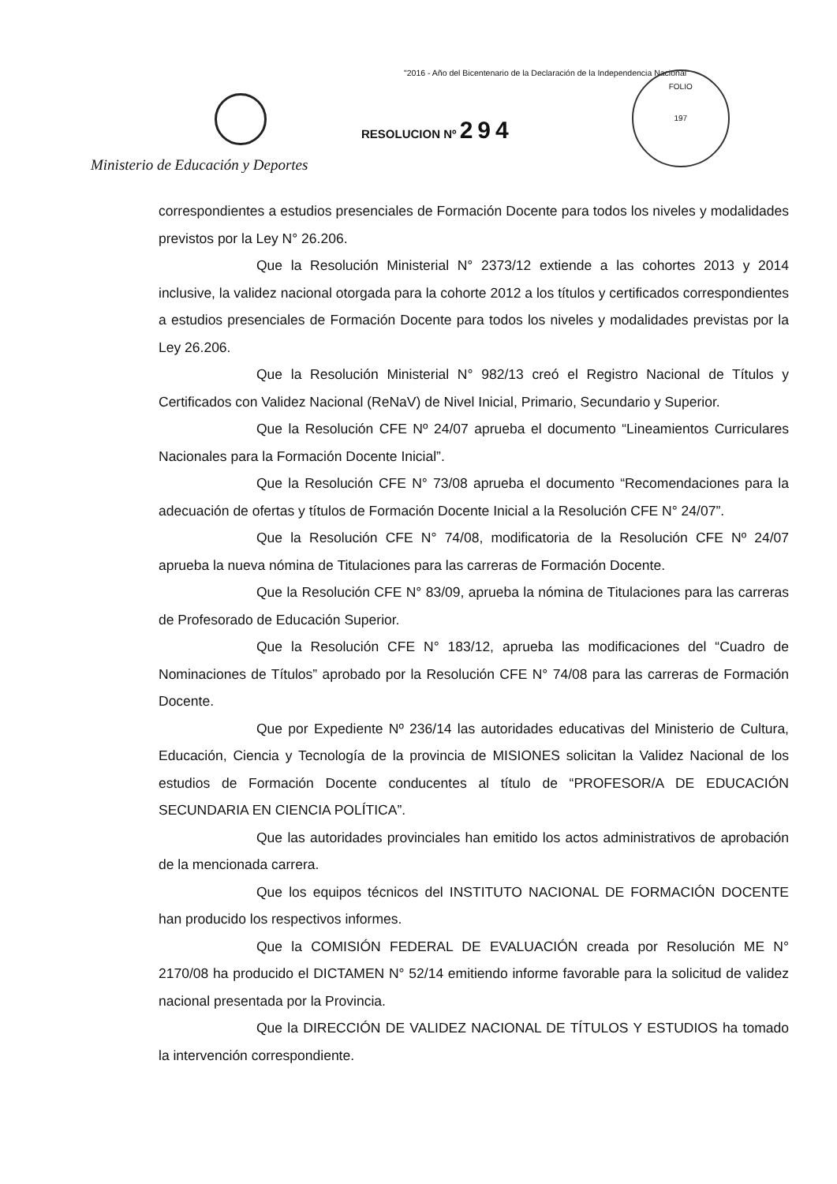"2016 - Año del Bicentenario de la Declaración de la Independencia Nacional"
RESOLUCION Nº 294
FOLIO
197
Ministerio de Educación y Deportes
correspondientes a estudios presenciales de Formación Docente para todos los niveles y modalidades previstos por la Ley N° 26.206.
Que la Resolución Ministerial N° 2373/12 extiende a las cohortes 2013 y 2014 inclusive, la validez nacional otorgada para la cohorte 2012 a los títulos y certificados correspondientes a estudios presenciales de Formación Docente para todos los niveles y modalidades previstas por la Ley 26.206.
Que la Resolución Ministerial N° 982/13 creó el Registro Nacional de Títulos y Certificados con Validez Nacional (ReNaV) de Nivel Inicial, Primario, Secundario y Superior.
Que la Resolución CFE Nº 24/07 aprueba el documento “Lineamientos Curriculares Nacionales para la Formación Docente Inicial”.
Que la Resolución CFE N° 73/08 aprueba el documento “Recomendaciones para la adecuación de ofertas y títulos de Formación Docente Inicial a la Resolución CFE N° 24/07”.
Que la Resolución CFE N° 74/08, modificatoria de la Resolución CFE Nº 24/07 aprueba la nueva nómina de Titulaciones para las carreras de Formación Docente.
Que la Resolución CFE N° 83/09, aprueba la nómina de Titulaciones para las carreras de Profesorado de Educación Superior.
Que la Resolución CFE N° 183/12, aprueba las modificaciones del “Cuadro de Nominaciones de Títulos” aprobado por la Resolución CFE N° 74/08 para las carreras de Formación Docente.
Que por Expediente Nº 236/14 las autoridades educativas del Ministerio de Cultura, Educación, Ciencia y Tecnología de la provincia de MISIONES solicitan la Validez Nacional de los estudios de Formación Docente conducentes al título de “PROFESOR/A DE EDUCACIÓN SECUNDARIA EN CIENCIA POLÍTICA”.
Que las autoridades provinciales han emitido los actos administrativos de aprobación de la mencionada carrera.
Que los equipos técnicos del INSTITUTO NACIONAL DE FORMACIÓN DOCENTE han producido los respectivos informes.
Que la COMISIÓN FEDERAL DE EVALUACIÓN creada por Resolución ME N° 2170/08 ha producido el DICTAMEN N° 52/14 emitiendo informe favorable para la solicitud de validez nacional presentada por la Provincia.
Que la DIRECCIÓN DE VALIDEZ NACIONAL DE TÍTULOS Y ESTUDIOS ha tomado la intervención correspondiente.